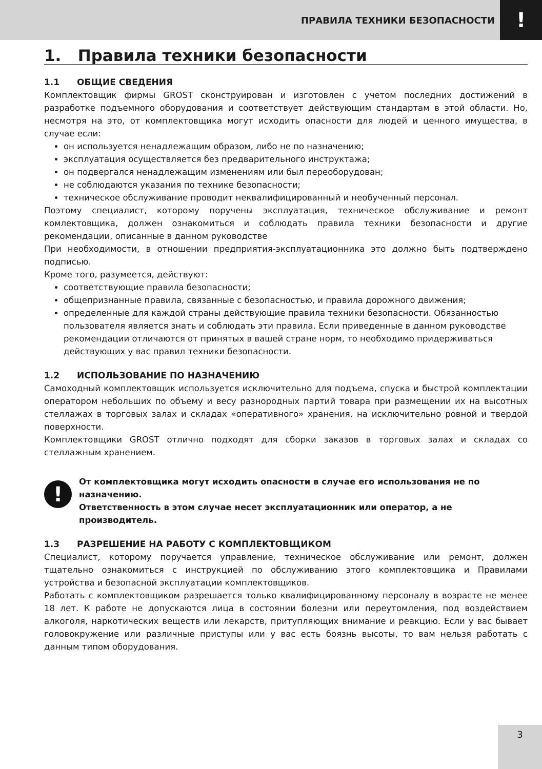ПРАВИЛА ТЕХНИКИ БЕЗОПАСНОСТИ
!
1. Правила техники безопасности
1.1 ОБЩИЕ СВЕДЕНИЯ
Комплектовщик фирмы GROST сконструирован и изготовлен с учетом последних достижений в разработке подъемного оборудования и соответствует действующим стандартам в этой области. Но, несмотря на это, от комплектовщика могут исходить опасности для людей и ценного имущества, в случае если:
он используется ненадлежащим образом, либо не по назначению;
эксплуатация осуществляется без предварительного инструктажа;
он подвергался ненадлежащим изменениям или был переоборудован;
не соблюдаются указания по технике безопасности;
техническое обслуживание проводит неквалифицированный и необученный персонал.
Поэтому специалист, которому поручены эксплуатация, техническое обслуживание и ремонт комлектовщика, должен ознакомиться и соблюдать правила техники безопасности и другие рекомендации, описанные в данном руководстве
При необходимости, в отношении предприятия-эксплуатационника это должно быть подтверждено подписью.
Кроме того, разумеется, действуют:
соответствующие правила безопасности;
общепризнанные правила, связанные с безопасностью, и правила дорожного движения;
определенные для каждой страны действующие правила техники безопасности. Обязанностью пользователя является знать и соблюдать эти правила. Если приведенные в данном руководстве рекомендации отличаются от принятых в вашей стране норм, то необходимо придерживаться действующих у вас правил техники безопасности.
1.2 ИСПОЛЬЗОВАНИЕ ПО НАЗНАЧЕНИЮ
Самоходный комплектовщик используется исключительно для подъема, спуска и быстрой комплектации оператором небольших по объему и весу разнородных партий товара при размещении их на высотных стеллажах в торговых залах и складах «оперативного» хранения. на исключительно ровной и твердой поверхности.
Комплектовщики GROST отлично подходят для сборки заказов в торговых залах и складах со стеллажным хранением.
!
От комплектовщика могут исходить опасности в случае его использования не по назначению.
Ответственность в этом случае несет эксплуатационник или оператор, а не производитель.
1.3 РАЗРЕШЕНИЕ НА РАБОТУ С КОМПЛЕКТОВЩИКОМ
Специалист, которому поручается управление, техническое обслуживание или ремонт, должен тщательно ознакомиться с инструкцией по обслуживанию этого комплектовщика и Правилами устройства и безопасной эксплуатации комплектовщиков.
Работать с комплектовщиком разрешается только квалифицированному персоналу в возрасте не менее 18 лет. К работе не допускаются лица в состоянии болезни или переутомления, под воздействием алкоголя, наркотических веществ или лекарств, притупляющих внимание и реакцию. Если у вас бывает головокружение или различные приступы или у вас есть боязнь высоты, то вам нельзя работать с данным типом оборудования.
3